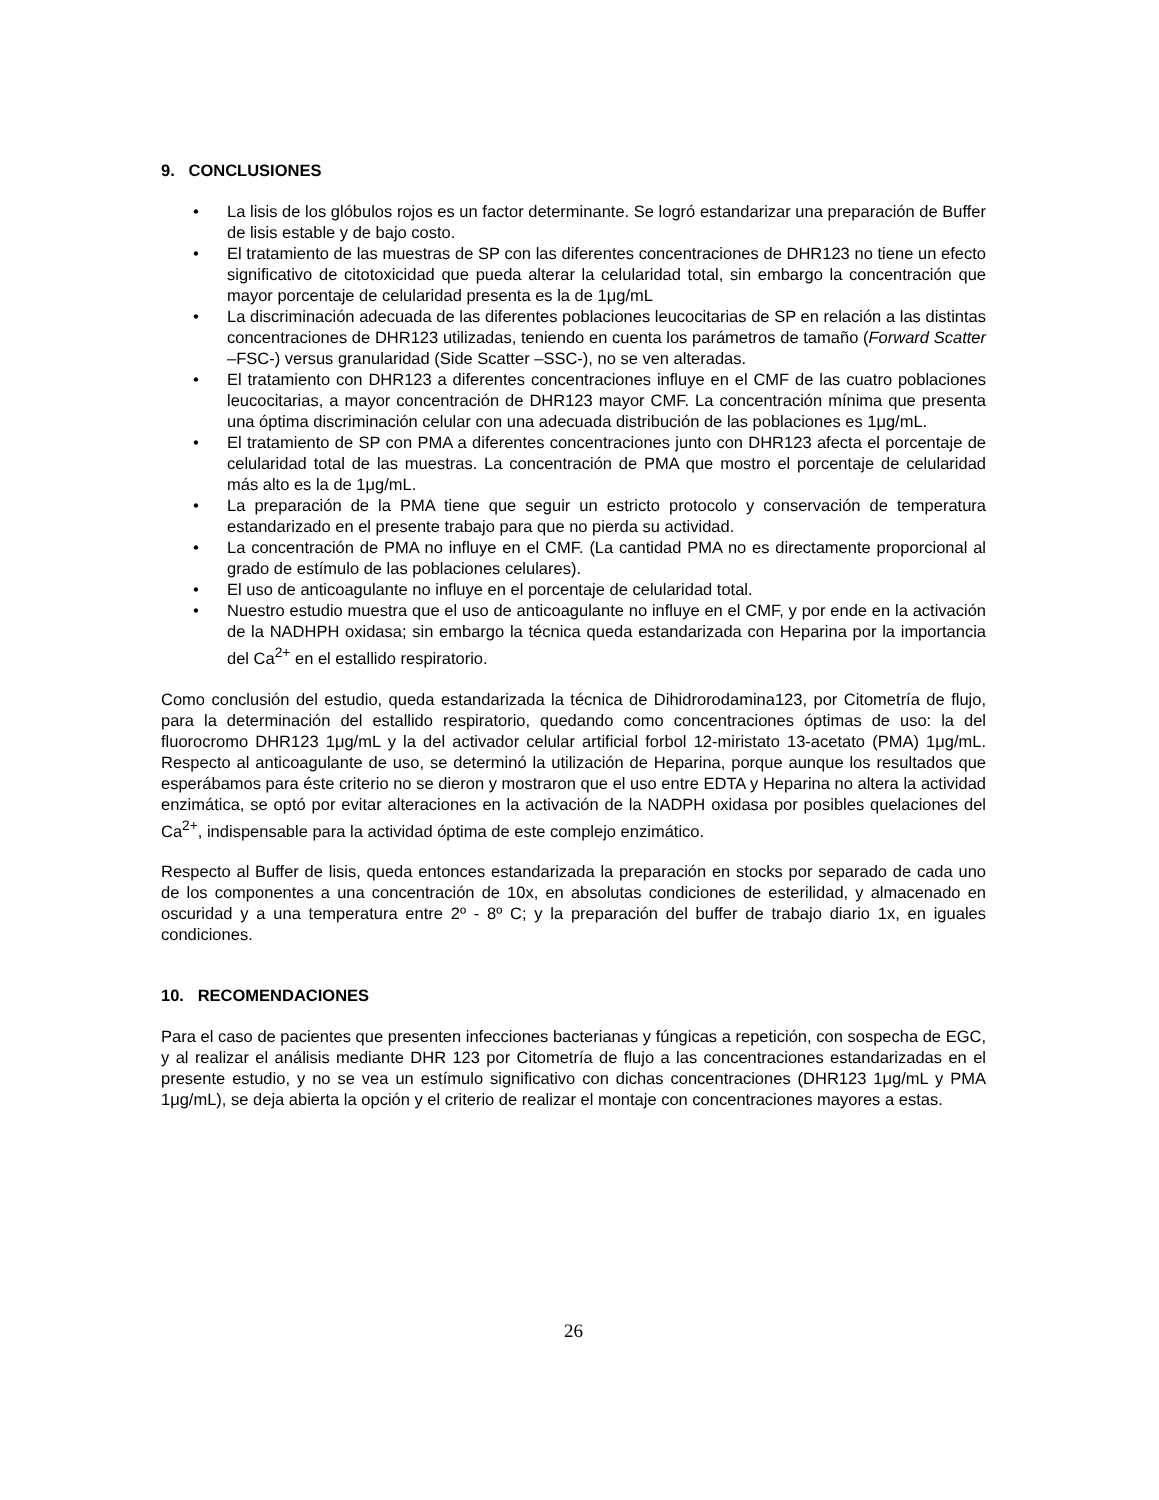9. CONCLUSIONES
• La lisis de los glóbulos rojos es un factor determinante. Se logró estandarizar una preparación de Buffer de lisis estable y de bajo costo.
• El tratamiento de las muestras de SP con las diferentes concentraciones de DHR123 no tiene un efecto significativo de citotoxicidad que pueda alterar la celularidad total, sin embargo la concentración que mayor porcentaje de celularidad presenta es la de 1μg/mL
• La discriminación adecuada de las diferentes poblaciones leucocitarias de SP en relación a las distintas concentraciones de DHR123 utilizadas, teniendo en cuenta los parámetros de tamaño (Forward Scatter –FSC-) versus granularidad (Side Scatter –SSC-), no se ven alteradas.
• El tratamiento con DHR123 a diferentes concentraciones influye en el CMF de las cuatro poblaciones leucocitarias, a mayor concentración de DHR123 mayor CMF. La concentración mínima que presenta una óptima discriminación celular con una adecuada distribución de las poblaciones es 1μg/mL.
• El tratamiento de SP con PMA a diferentes concentraciones junto con DHR123 afecta el porcentaje de celularidad total de las muestras. La concentración de PMA que mostro el porcentaje de celularidad más alto es la de 1μg/mL.
• La preparación de la PMA tiene que seguir un estricto protocolo y conservación de temperatura estandarizado en el presente trabajo para que no pierda su actividad.
• La concentración de PMA no influye en el CMF. (La cantidad PMA no es directamente proporcional al grado de estímulo de las poblaciones celulares).
• El uso de anticoagulante no influye en el porcentaje de celularidad total.
• Nuestro estudio muestra que el uso de anticoagulante no influye en el CMF, y por ende en la activación de la NADHPH oxidasa; sin embargo la técnica queda estandarizada con Heparina por la importancia del Ca<sup>2+</sup> en el estallido respiratorio.
Como conclusión del estudio, queda estandarizada la técnica de Dihidrorodamina123, por Citometría de flujo, para la determinación del estallido respiratorio, quedando como concentraciones óptimas de uso: la del fluorocromo DHR123 1μg/mL y la del activador celular artificial forbol 12-miristato 13-acetato (PMA) 1μg/mL. Respecto al anticoagulante de uso, se determinó la utilización de Heparina, porque aunque los resultados que esperábamos para éste criterio no se dieron y mostraron que el uso entre EDTA y Heparina no altera la actividad enzimática, se optó por evitar alteraciones en la activación de la NADPH oxidasa por posibles quelaciones del Ca<sup>2+</sup>, indispensable para la actividad óptima de este complejo enzimático.
Respecto al Buffer de lisis, queda entonces estandarizada la preparación en stocks por separado de cada uno de los componentes a una concentración de 10x, en absolutas condiciones de esterilidad, y almacenado en oscuridad y a una temperatura entre 2º - 8º C; y la preparación del buffer de trabajo diario 1x, en iguales condiciones.
10. RECOMENDACIONES
Para el caso de pacientes que presenten infecciones bacterianas y fúngicas a repetición, con sospecha de EGC, y al realizar el análisis mediante DHR 123 por Citometría de flujo a las concentraciones estandarizadas en el presente estudio, y no se vea un estímulo significativo con dichas concentraciones (DHR123 1μg/mL y PMA 1μg/mL), se deja abierta la opción y el criterio de realizar el montaje con concentraciones mayores a estas.
26